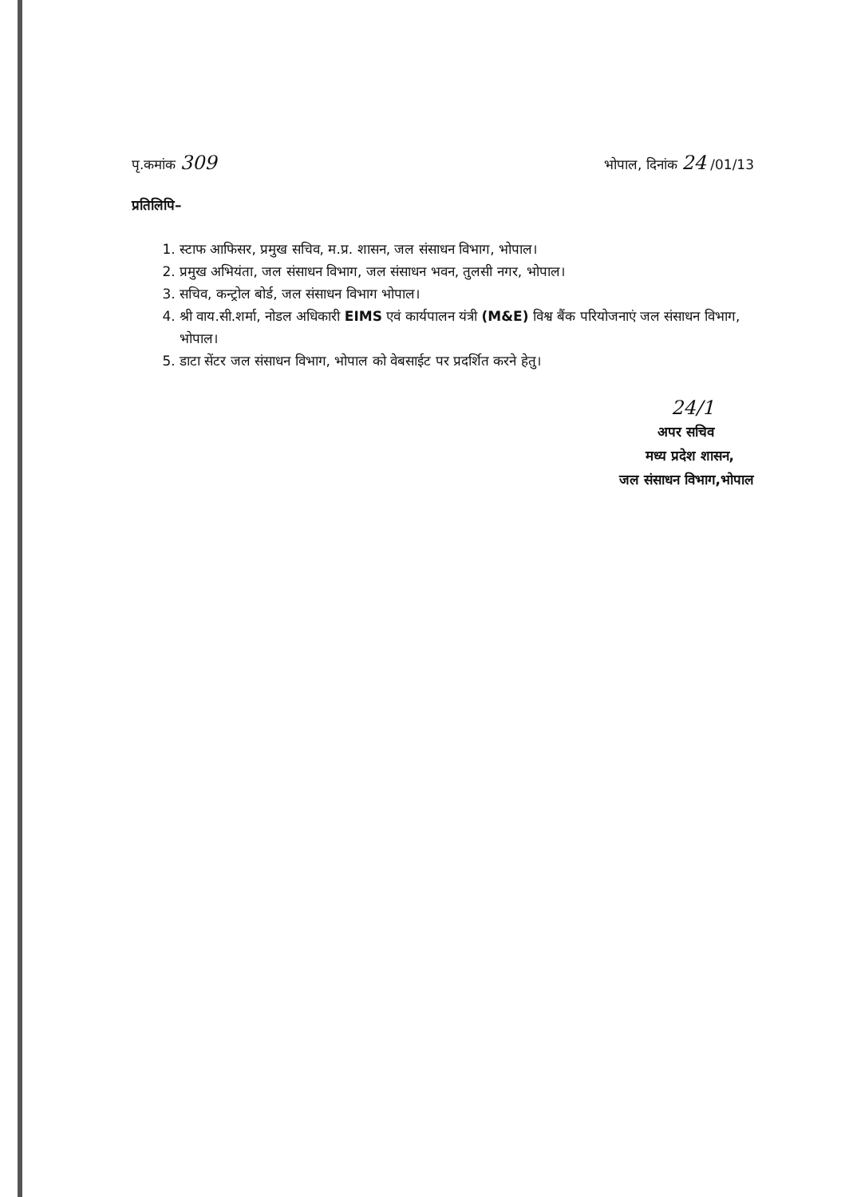पृ.कमांक 309
भोपाल, दिनांक 24 /01/13
प्रतिलिपि–
1. स्टाफ आफिसर, प्रमुख सचिव, म.प्र. शासन, जल संसाधन विभाग, भोपाल।
2. प्रमुख अभियंता, जल संसाधन विभाग, जल संसाधन भवन, तुलसी नगर, भोपाल।
3. सचिव, कन्ट्रोल बोर्ड, जल संसाधन विभाग भोपाल।
4. श्री वाय.सी.शर्मा, नोडल अधिकारी EIMS एवं कार्यपालन यंत्री (M&E) विश्व बैंक परियोजनाएं जल संसाधन विभाग, भोपाल।
5. डाटा सेंटर जल संसाधन विभाग, भोपाल को वेबसाईट पर प्रदर्शित करने हेतु।
24/1
अपर सचिव
मध्य प्रदेश शासन,
जल संसाधन विभाग,भोपाल